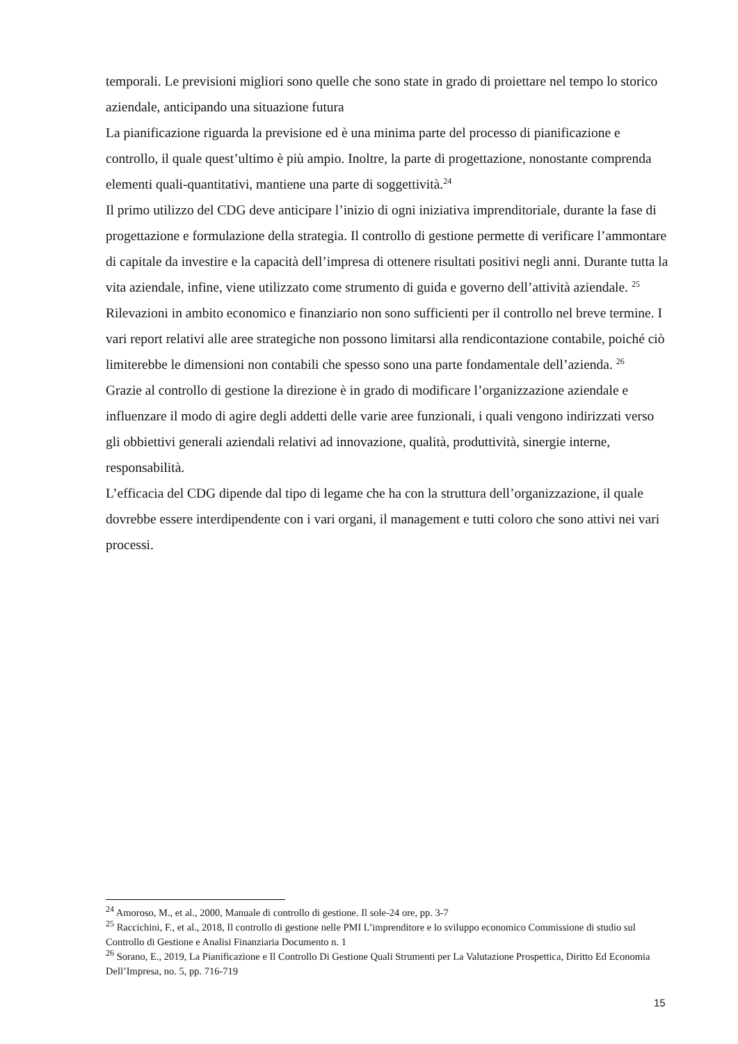temporali. Le previsioni migliori sono quelle che sono state in grado di proiettare nel tempo lo storico aziendale, anticipando una situazione futura
La pianificazione riguarda la previsione ed è una minima parte del processo di pianificazione e controllo, il quale quest’ultimo è più ampio. Inoltre, la parte di progettazione, nonostante comprenda elementi quali-quantitativi, mantiene una parte di soggettività.<sup>24</sup>
Il primo utilizzo del CDG deve anticipare l’inizio di ogni iniziativa imprenditoriale, durante la fase di progettazione e formulazione della strategia. Il controllo di gestione permette di verificare l’ammontare di capitale da investire e la capacità dell’impresa di ottenere risultati positivi negli anni. Durante tutta la vita aziendale, infine, viene utilizzato come strumento di guida e governo dell’attività aziendale. <sup>25</sup>
Rilevazioni in ambito economico e finanziario non sono sufficienti per il controllo nel breve termine. I vari report relativi alle aree strategiche non possono limitarsi alla rendicontazione contabile, poiché ciò limiterebbe le dimensioni non contabili che spesso sono una parte fondamentale dell’azienda. <sup>26</sup>
Grazie al controllo di gestione la direzione è in grado di modificare l’organizzazione aziendale e influenzare il modo di agire degli addetti delle varie aree funzionali, i quali vengono indirizzati verso gli obbiettivi generali aziendali relativi ad innovazione, qualità, produttività, sinergie interne, responsabilità.
L’efficacia del CDG dipende dal tipo di legame che ha con la struttura dell’organizzazione, il quale dovrebbe essere interdipendente con i vari organi, il management e tutti coloro che sono attivi nei vari processi.
<sup>24</sup> Amoroso, M., et al., 2000, Manuale di controllo di gestione. Il sole-24 ore, pp. 3-7
<sup>25</sup> Raccichini, F., et al., 2018, Il controllo di gestione nelle PMI L’imprenditore e lo sviluppo economico Commissione di studio sul Controllo di Gestione e Analisi Finanziaria Documento n. 1
<sup>26</sup> Sorano, E., 2019, La Pianificazione e Il Controllo Di Gestione Quali Strumenti per La Valutazione Prospettica, Diritto Ed Economia Dell’Impresa, no. 5, pp. 716-719
15